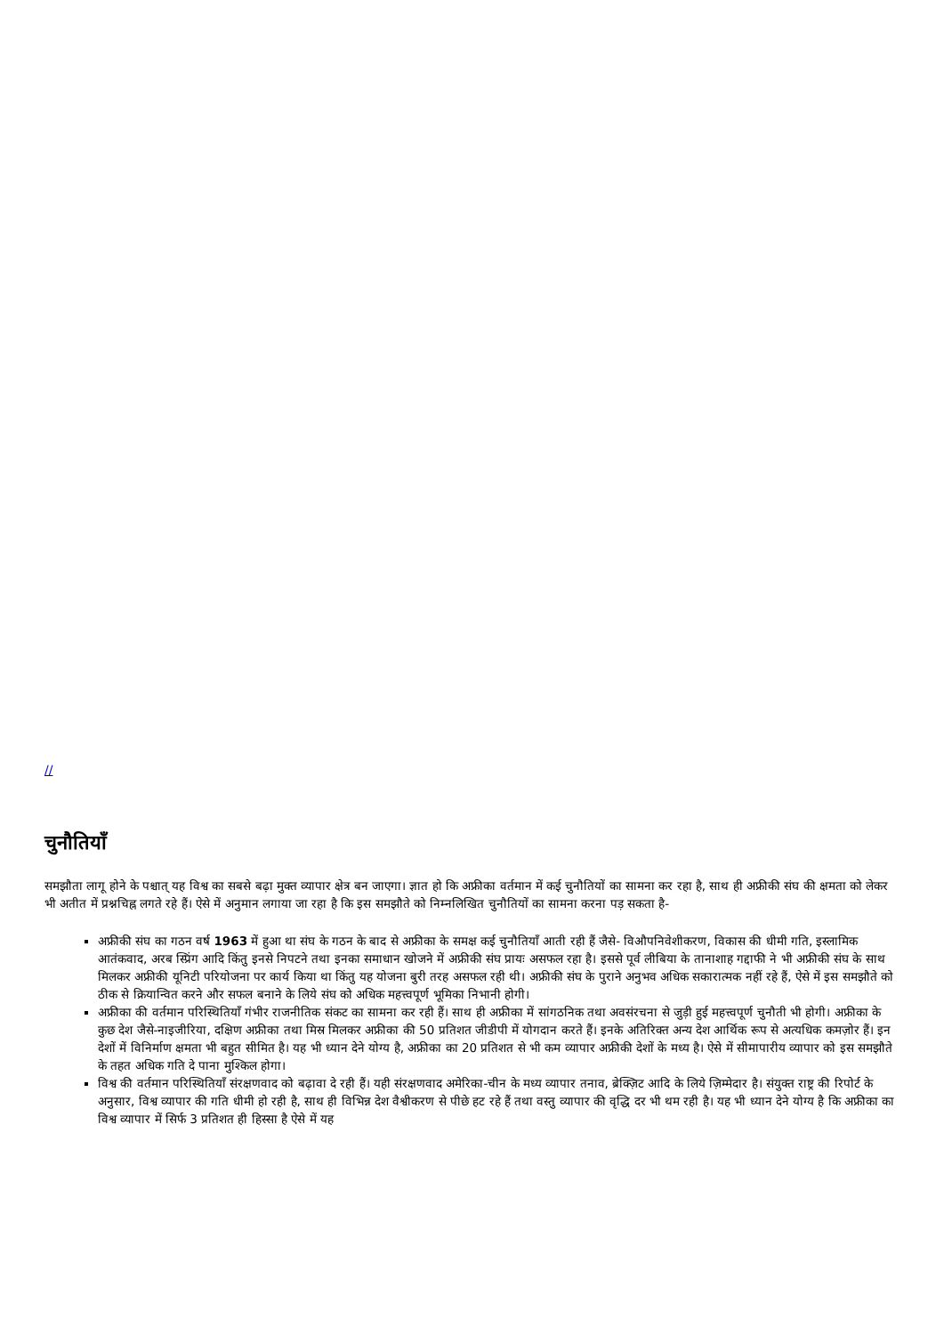//
चुनौतियाँ
समझौता लागू होने के पश्चात् यह विश्व का सबसे बढ़ा मुक्त व्यापार क्षेत्र बन जाएगा। ज्ञात हो कि अफ्रीका वर्तमान में कई चुनौतियों का सामना कर रहा है, साथ ही अफ्रीकी संघ की क्षमता को लेकर भी अतीत में प्रश्नचिह्न लगते रहे हैं। ऐसे में अनुमान लगाया जा रहा है कि इस समझौते को निम्नलिखित चुनौतियों का सामना करना पड़ सकता है-
अफ्रीकी संघ का गठन वर्ष 1963 में हुआ था संघ के गठन के बाद से अफ्रीका के समक्ष कई चुनौतियाँ आती रही हैं जैसे- विऔपनिवेशीकरण, विकास की धीमी गति, इस्लामिक आतंकवाद, अरब स्प्रिंग आदि किंतु इनसे निपटने तथा इनका समाधान खोजने में अफ्रीकी संघ प्रायः असफल रहा है। इससे पूर्व लीबिया के तानाशाह गद्दाफी ने भी अफ्रीकी संघ के साथ मिलकर अफ्रीकी यूनिटी परियोजना पर कार्य किया था किंतु यह योजना बुरी तरह असफल रही थी। अफ्रीकी संघ के पुराने अनुभव अधिक सकारात्मक नहीं रहे हैं, ऐसे में इस समझौते को ठीक से क्रियान्वित करने और सफल बनाने के लिये संघ को अधिक महत्त्वपूर्ण भूमिका निभानी होगी।
अफ्रीका की वर्तमान परिस्थितियाँ गंभीर राजनीतिक संकट का सामना कर रही हैं। साथ ही अफ्रीका में सांगठनिक तथा अवसंरचना से जुड़ी हुई महत्त्वपूर्ण चुनौती भी होगी। अफ्रीका के कुछ देश जैसे-नाइजीरिया, दक्षिण अफ्रीका तथा मिस्र मिलकर अफ्रीका की 50 प्रतिशत जीडीपी में योगदान करते हैं। इनके अतिरिक्त अन्य देश आर्थिक रूप से अत्यधिक कमज़ोर हैं। इन देशों में विनिर्माण क्षमता भी बहुत सीमित है। यह भी ध्यान देने योग्य है, अफ्रीका का 20 प्रतिशत से भी कम व्यापार अफ्रीकी देशों के मध्य है। ऐसे में सीमापारीय व्यापार को इस समझौते के तहत अधिक गति दे पाना मुश्किल होगा।
विश्व की वर्तमान परिस्थितियाँ संरक्षणवाद को बढ़ावा दे रही हैं। यही संरक्षणवाद अमेरिका-चीन के मध्य व्यापार तनाव, ब्रेक्ज़िट आदि के लिये ज़िम्मेदार है। संयुक्त राष्ट्र की रिपोर्ट के अनुसार, विश्व व्यापार की गति धीमी हो रही है, साथ ही विभिन्न देश वैश्वीकरण से पीछे हट रहे हैं तथा वस्तु व्यापार की वृद्धि दर भी थम रही है। यह भी ध्यान देने योग्य है कि अफ्रीका का विश्व व्यापार में सिर्फ 3 प्रतिशत ही हिस्सा है ऐसे में यह